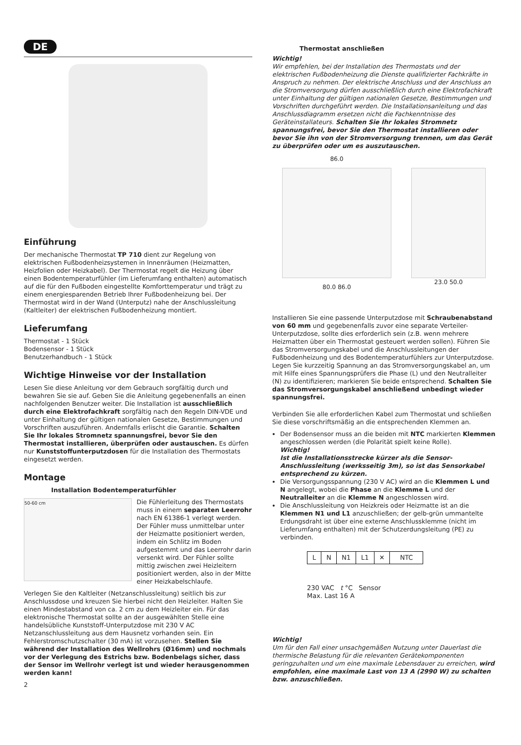DE
Einführung
Der mechanische Thermostat TP 710 dient zur Regelung von elektrischen Fußbodenheizsystemen in Innenräumen (Heizmatten, Heizfolien oder Heizkabel). Der Thermostat regelt die Heizung über einen Bodentemperaturfühler (im Lieferumfang enthalten) automatisch auf die für den Fußboden eingestellte Komforttemperatur und trägt zu einem energiesparenden Betrieb Ihrer Fußbodenheizung bei. Der Thermostat wird in der Wand (Unterputz) nahe der Anschlussleitung (Kaltleiter) der elektrischen Fußbodenheizung montiert.
Lieferumfang
Thermostat - 1 Stück
Bodensensor - 1 Stück
Benutzerhandbuch - 1 Stück
Wichtige Hinweise vor der Installation
Lesen Sie diese Anleitung vor dem Gebrauch sorgfältig durch und bewahren Sie sie auf. Geben Sie die Anleitung gegebenenfalls an einen nachfolgenden Benutzer weiter. Die Installation ist ausschließlich durch eine Elektrofachkraft sorgfältig nach den Regeln DIN-VDE und unter Einhaltung der gültigen nationalen Gesetze, Bestimmungen und Vorschriften auszuführen. Andernfalls erlischt die Garantie. Schalten Sie Ihr lokales Stromnetz spannungsfrei, bevor Sie den Thermostat installieren, überprüfen oder austauschen. Es dürfen nur Kunststoffunterputzdosen für die Installation des Thermostats eingesetzt werden.
Montage
Installation Bodentemperaturfühler
50-60 cm
Die Fühlerleitung des Thermostats muss in einem separaten Leerrohr nach EN 61386-1 verlegt werden. Der Fühler muss unmittelbar unter der Heizmatte positioniert werden, indem ein Schlitz im Boden aufgestemmt und das Leerrohr darin versenkt wird. Der Fühler sollte mittig zwischen zwei Heizleitern positioniert werden, also in der Mitte einer Heizkabelschlaufe.
Verlegen Sie den Kaltleiter (Netzanschlussleitung) seitlich bis zur Anschlussdose und kreuzen Sie hierbei nicht den Heizleiter. Halten Sie einen Mindestabstand von ca. 2 cm zu dem Heizleiter ein. Für das elektronische Thermostat sollte an der ausgewählten Stelle eine handelsübliche Kunststoff-Unterputzdose mit 230 V AC Netzanschlussleitung aus dem Hausnetz vorhanden sein. Ein Fehlerstromschutzschalter (30 mA) ist vorzusehen. Stellen Sie während der Installation des Wellrohrs (Ø16mm) und nochmals vor der Verlegung des Estrichs bzw. Bodenbelags sicher, dass der Sensor im Wellrohr verlegt ist und wieder herausgenommen werden kann!
2
Thermostat anschließen
Wichtig!
Wir empfehlen, bei der Installation des Thermostats und der elektrischen Fußbodenheizung die Dienste qualifizierter Fachkräfte in Anspruch zu nehmen. Der elektrische Anschluss und der Anschluss an die Stromversorgung dürfen ausschließlich durch eine Elektrofachkraft unter Einhaltung der gültigen nationalen Gesetze, Bestimmungen und Vorschriften durchgeführt werden. Die Installationsanleitung und das Anschlussdiagramm ersetzen nicht die Fachkenntnisse des Geräteinstallateurs. Schalten Sie Ihr lokales Stromnetz spannungsfrei, bevor Sie den Thermostat installieren oder bevor Sie ihn von der Stromversorgung trennen, um das Gerät zu überprüfen oder um es auszutauschen.
86.0
80.0 86.0
23.0 50.0
Installieren Sie eine passende Unterputzdose mit Schraubenabstand von 60 mm und gegebenenfalls zuvor eine separate Verteiler-Unterputzdose, sollte dies erforderlich sein (z.B. wenn mehrere Heizmatten über ein Thermostat gesteuert werden sollen). Führen Sie das Stromversorgungskabel und die Anschlussleitungen der Fußbodenheizung und des Bodentemperaturfühlers zur Unterputzdose. Legen Sie kurzzeitig Spannung an das Stromversorgungskabel an, um mit Hilfe eines Spannungsprüfers die Phase (L) und den Neutralleiter (N) zu identifizieren; markieren Sie beide entsprechend. Schalten Sie das Stromversorgungskabel anschließend unbedingt wieder spannungsfrei.
Verbinden Sie alle erforderlichen Kabel zum Thermostat und schließen Sie diese vorschriftsmäßig an die entsprechenden Klemmen an.
Der Bodensensor muss an die beiden mit NTC markierten Klemmen angeschlossen werden (die Polarität spielt keine Rolle).
Wichtig!
Ist die Installationsstrecke kürzer als die Sensor-Anschlussleitung (werksseitig 3m), so ist das Sensorkabel entsprechend zu kürzen.
Die Versorgungsspannung (230 V AC) wird an die Klemmen L und N angelegt, wobei die Phase an die Klemme L und der Neutralleiter an die Klemme N angeschlossen wird.
Die Anschlussleitung von Heizkreis oder Heizmatte ist an die Klemmen N1 und L1 anzuschließen; der gelb-grün ummantelte Erdungsdraht ist über eine externe Anschlussklemme (nicht im Lieferumfang enthalten) mit der Schutzerdungsleitung (PE) zu verbinden.
| L | N | N1 | L1 | ✕ | NTC |
230 VAC t °C Sensor
Max. Last 16 A
Wichtig!
Um für den Fall einer unsachgemäßen Nutzung unter Dauerlast die thermische Belastung für die relevanten Gerätekomponenten geringzuhalten und um eine maximale Lebensdauer zu erreichen, wird empfohlen, eine maximale Last von 13 A (2990 W) zu schalten bzw. anzuschließen.